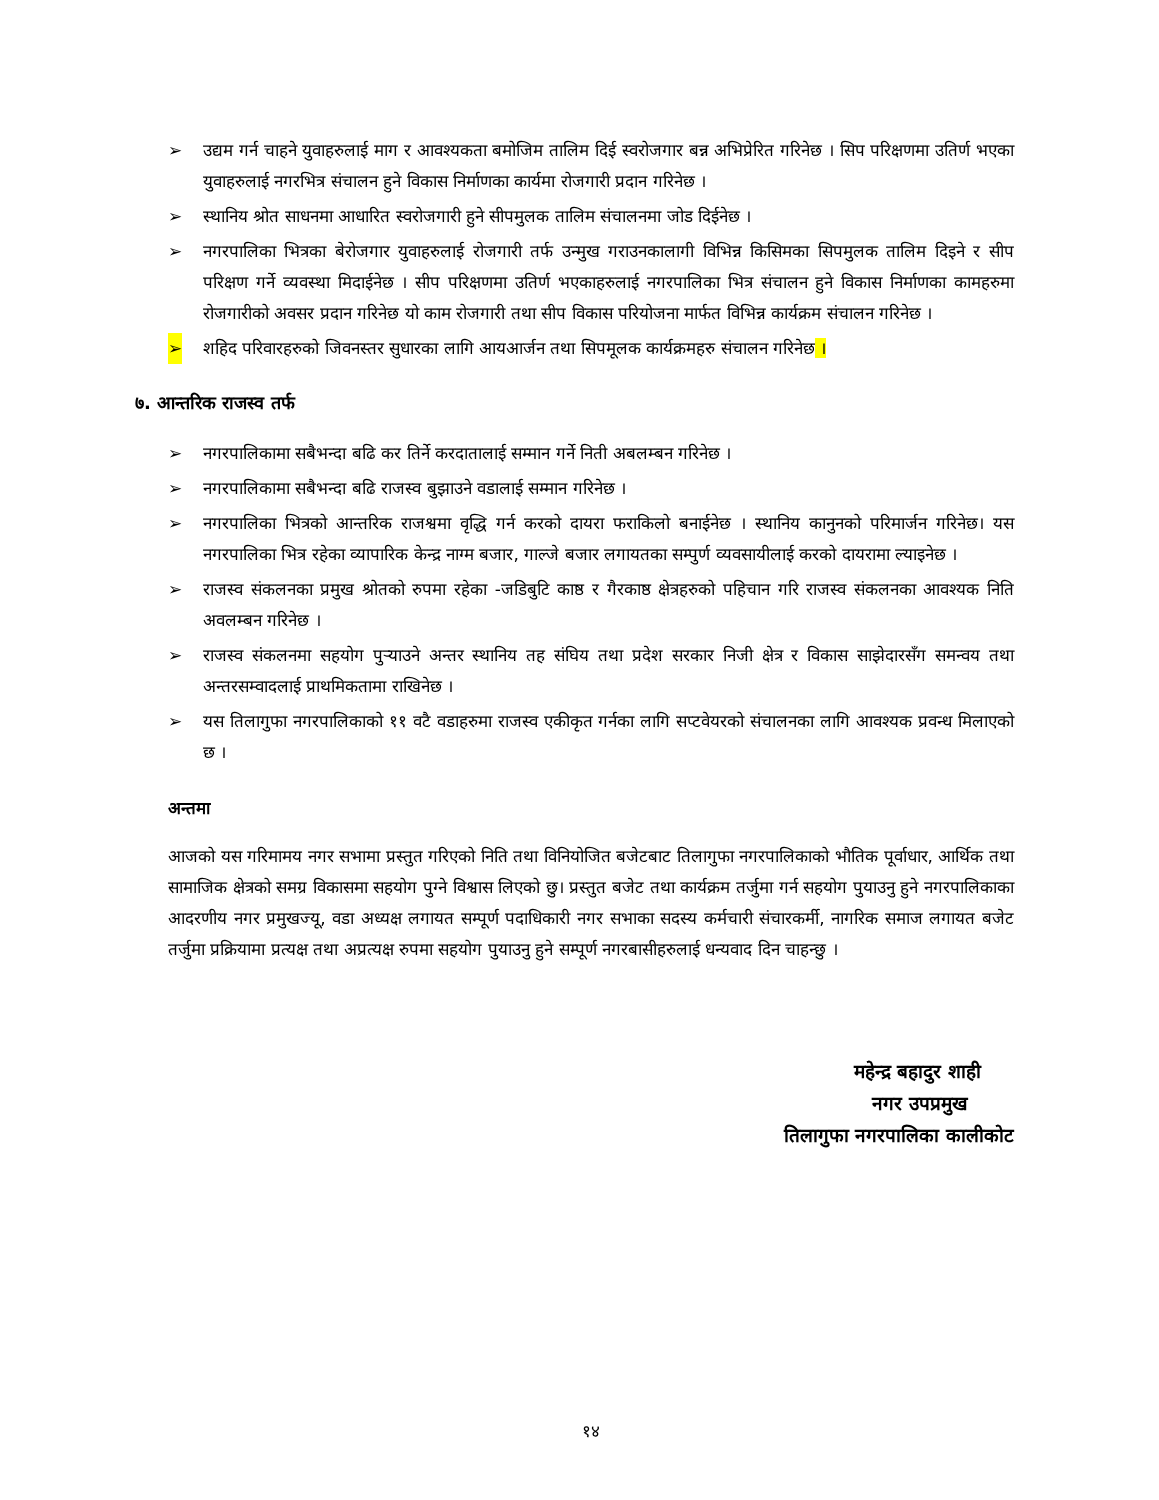➢ उद्यम गर्न चाहने युवाहरुलाई माग र आवश्यकता बमोजिम तालिम दिई स्वरोजगार बन्न अभिप्रेरित गरिनेछ । सिप परिक्षणमा उतिर्ण भएका युवाहरुलाई नगरभित्र संचालन हुने विकास निर्माणका कार्यमा रोजगारी प्रदान गरिनेछ ।
➢ स्थानिय श्रोत साधनमा आधारित स्वरोजगारी हुने सीपमुलक तालिम संचालनमा जोड दिईनेछ ।
➢ नगरपालिका भित्रका बेरोजगार युवाहरुलाई रोजगारी तर्फ उन्मुख गराउनकालागी विभिन्न किसिमका सिपमुलक तालिम दिइने र सीप परिक्षण गर्ने व्यवस्था मिदाईनेछ । सीप परिक्षणमा उतिर्ण भएकाहरुलाई नगरपालिका भित्र संचालन हुने विकास निर्माणका कामहरुमा रोजगारीको अवसर प्रदान गरिनेछ यो काम रोजगारी तथा सीप विकास परियोजना मार्फत विभिन्न कार्यक्रम संचालन गरिनेछ ।
➢ शहिद परिवारहरुको जिवनस्तर सुधारका लागि आयआर्जन तथा सिपमूलक कार्यक्रमहरु संचालन गरिनेछ ।
७. आन्तरिक राजस्व तर्फ
➢ नगरपालिकामा सबैभन्दा बढि कर तिर्ने करदातालाई सम्मान गर्ने निती अबलम्बन गरिनेछ ।
➢ नगरपालिकामा सबैभन्दा बढि राजस्व बुझाउने वडालाई सम्मान गरिनेछ ।
➢ नगरपालिका भित्रको आन्तरिक राजश्वमा वृद्धि गर्न करको दायरा फराकिलो बनाईनेछ । स्थानिय कानुनको परिमार्जन गरिनेछ। यस नगरपालिका भित्र रहेका व्यापारिक केन्द्र नाग्म बजार, गाल्जे बजार लगायतका सम्पुर्ण व्यवसायीलाई करको दायरामा ल्याइनेछ ।
➢ राजस्व संकलनका प्रमुख श्रोतको रुपमा रहेका -जडिबुटि काष्ठ र गैरकाष्ठ क्षेत्रहरुको पहिचान गरि राजस्व संकलनका आवश्यक निति अवलम्बन गरिनेछ ।
➢ राजस्व संकलनमा सहयोग पुर्‍याउने अन्तर स्थानिय तह संघिय तथा प्रदेश सरकार निजी क्षेत्र र विकास साझेदारसँग समन्वय तथा अन्तरसम्वादलाई प्राथमिकतामा राखिनेछ ।
➢ यस तिलागुफा नगरपालिकाको ११ वटै वडाहरुमा राजस्व एकीकृत गर्नका लागि सप्टवेयरको संचालनका लागि आवश्यक प्रवन्ध मिलाएको छ ।
अन्तमा
आजको यस गरिमामय नगर सभामा प्रस्तुत गरिएको निति तथा विनियोजित बजेटबाट तिलागुफा नगरपालिकाको भौतिक पूर्वाधार, आर्थिक तथा सामाजिक क्षेत्रको समग्र विकासमा सहयोग पुग्ने विश्वास लिएको छु। प्रस्तुत बजेट तथा कार्यक्रम तर्जुमा गर्न सहयोग पुयाउनु हुने नगरपालिकाका आदरणीय नगर प्रमुखज्यू, वडा अध्यक्ष लगायत सम्पूर्ण पदाधिकारी नगर सभाका सदस्य कर्मचारी संचारकर्मी, नागरिक समाज लगायत बजेट तर्जुमा प्रक्रियामा प्रत्यक्ष तथा अप्रत्यक्ष रुपमा सहयोग पुयाउनु हुने सम्पूर्ण नगरबासीहरुलाई धन्यवाद दिन चाहन्छु ।
महेन्द्र बहादुर शाही
नगर उपप्रमुख
तिलागुफा नगरपालिका कालीकोट
१४